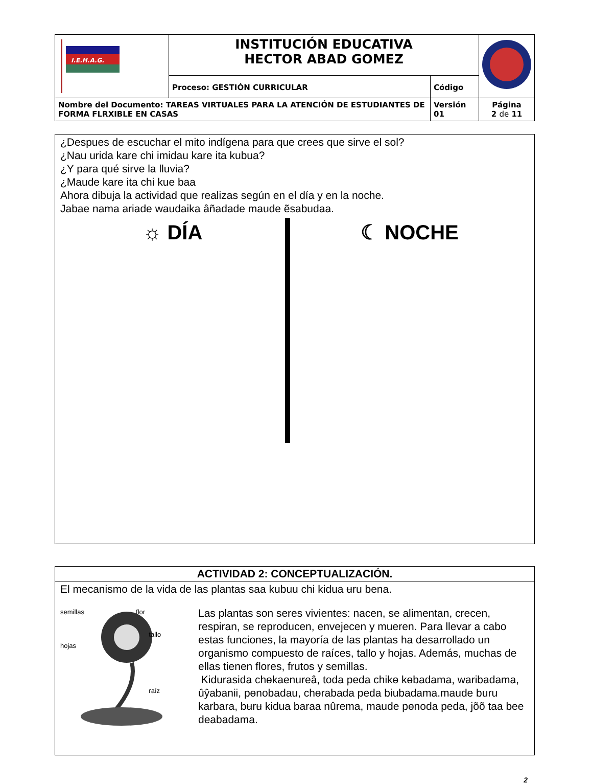| I.E.H.A.G. | INSTITUCIÓN EDUCATIVA HECTOR ABAD GOMEZ | | |
| | Proceso: GESTIÓN CURRICULAR | Código | |
| Nombre del Documento: TAREAS VIRTUALES PARA LA ATENCIÓN DE ESTUDIANTES DE FORMA FLRXIBLE EN CASAS | | Versión 01 | Página 2 de 11 |
¿Despues de escuchar el mito indígena para que crees que sirve el sol?
¿Nau urida kare chi imidau kare ita kubua?
¿Y para qué sirve la lluvia?
¿Maude kare ita chi kue baa
Ahora dibuja la actividad que realizas según en el día y en la noche.
Jabae nama ariade waudaika âñadade maude ẽsabudaa.
☼ DÍA ☾ NOCHE
ACTIVIDAD 2: CONCEPTUALIZACIÓN.
El mecanismo de la vida de las plantas saa kubuu chi kidua ʉru bena.
semillas flor
tallo
hojas
raíz
Las plantas son seres vivientes: nacen, se alimentan, crecen, respiran, se reproducen, envejecen y mueren. Para llevar a cabo estas funciones, la mayoría de las plantas ha desarrollado un organismo compuesto de raíces, tallo y hojas. Además, muchas de ellas tienen flores, frutos y semillas.
Kidurasida chɵkaenureâ, toda peda chikɵ kɵbadama, waribadama, ûŷabanii, pɵnobadau, chɵrabada peda biubadama.maude buru karbara, bʉrʉ kidua baraa nûrema, maude pɵnoda peda, jõõ taa bee deabadama.
2